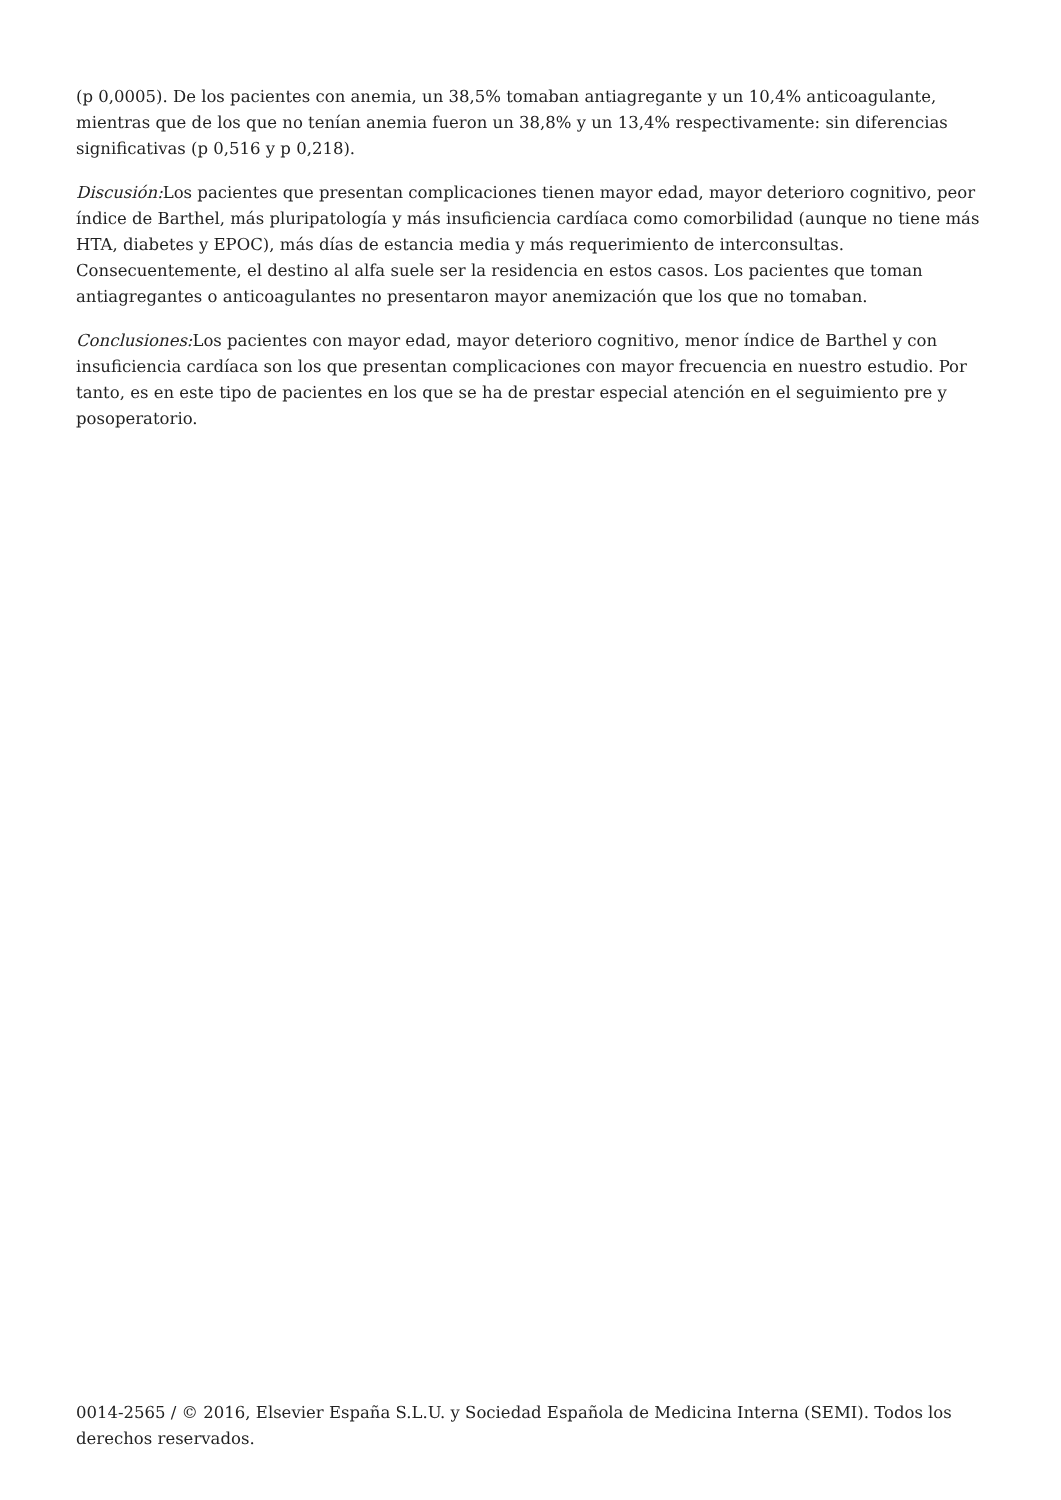(p 0,0005). De los pacientes con anemia, un 38,5% tomaban antiagregante y un 10,4% anticoagulante, mientras que de los que no tenían anemia fueron un 38,8% y un 13,4% respectivamente: sin diferencias significativas (p 0,516 y p 0,218).
Discusión: Los pacientes que presentan complicaciones tienen mayor edad, mayor deterioro cognitivo, peor índice de Barthel, más pluripatología y más insuficiencia cardíaca como comorbilidad (aunque no tiene más HTA, diabetes y EPOC), más días de estancia media y más requerimiento de interconsultas. Consecuentemente, el destino al alfa suele ser la residencia en estos casos. Los pacientes que toman antiagregantes o anticoagulantes no presentaron mayor anemización que los que no tomaban.
Conclusiones: Los pacientes con mayor edad, mayor deterioro cognitivo, menor índice de Barthel y con insuficiencia cardíaca son los que presentan complicaciones con mayor frecuencia en nuestro estudio. Por tanto, es en este tipo de pacientes en los que se ha de prestar especial atención en el seguimiento pre y posoperatorio.
0014-2565 / © 2016, Elsevier España S.L.U. y Sociedad Española de Medicina Interna (SEMI). Todos los derechos reservados.